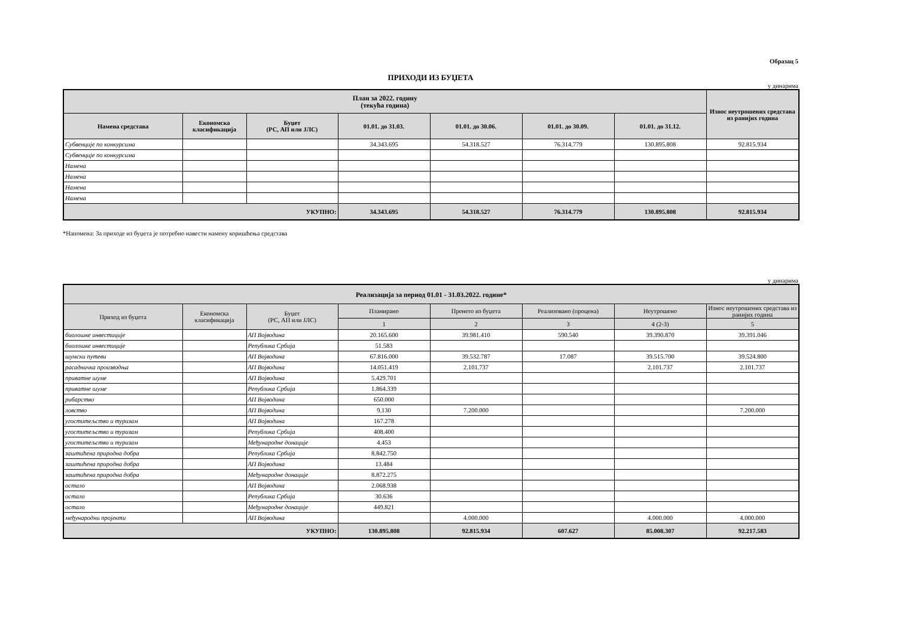Образац 5
ПРИХОДИ ИЗ БУЏЕТА
у динарима
| План за 2022. годину (текућа година) | | | | | | | Износ неутрошених средстава из ранијих година |
| --- | --- | --- | --- | --- | --- | --- | --- |
| Намена средстава | Економска класификација | Буџет (РС, АП или ЈЛС) | 01.01. до 31.03. | 01.01. до 30.06. | 01.01. до 30.09. | 01.01. до 31.12. | |
| Субвенције по конкурсима | | | 34.343.695 | 54.318.527 | 76.314.779 | 130.895.808 | 92.815.934 |
| Субвенције по конкурсима | | | | | | | |
| Намена | | | | | | | |
| Намена | | | | | | | |
| Намена | | | | | | | |
| Намена | | | | | | | |
| УКУПНО: | | | 34.343.695 | 54.318.527 | 76.314.779 | 130.895.808 | 92.815.934 |
*Напомена: За приходе из буџета је потребно навести намену коришћења средстава
у динарима
| Реализација за период 01.01 - 31.03.2022. године* | | | | | | | |
| --- | --- | --- | --- | --- | --- | --- | --- |
| Приход из буџета | Економска класификација | Буџет (РС, АП или ЈЛС) | Планирано | Пренето из буџета | Реализовано (процена) | Неутрошено | Износ неутрошених средстава из ранијих година |
| | | | 1 | 2 | 3 | 4 (2-3) | 5 |
| биолошке инвестиције | | АП Војводина | 20.165.600 | 39.981.410 | 590.540 | 39.390.870 | 39.391.046 |
| биолошке инвестиције | | Република Србија | 51.583 | | | | |
| шумски путеви | | АП Војводина | 67.816.000 | 39.532.787 | 17.087 | 39.515.700 | 39.524.800 |
| расадничка производња | | АП Војводина | 14.051.419 | 2.101.737 | | 2.101.737 | 2.101.737 |
| приватне шуме | | АП Војводина | 5.429.701 | | | | |
| приватне шуме | | Република Србија | 1.864.339 | | | | |
| рибарство | | АП Војводина | 650.000 | | | | |
| ловство | | АП Војводина | 9.130 | 7.200.000 | | | 7.200.000 |
| угоститељство и туризам | | АП Војводина | 167.278 | | | | |
| угоститељство и туризам | | Република Србија | 408.400 | | | | |
| угоститељство и туризам | | Међународне донације | 4.453 | | | | |
| заштићена природна добра | | Република Србија | 8.842.750 | | | | |
| заштићена природна добра | | АП Војводина | 13.484 | | | | |
| заштићена природна добра | | Међународне донације | 8.872.275 | | | | |
| остало | | АП Војводина | 2.068.938 | | | | |
| остало | | Република Србија | 30.636 | | | | |
| остало | | Међународне донације | 449.821 | | | | |
| међународни пројекти | | АП Војводина | | 4.000.000 | | 4.000.000 | 4.000.000 |
| УКУПНО: | | | 130.895.808 | 92.815.934 | 607.627 | 85.008.307 | 92.217.583 |